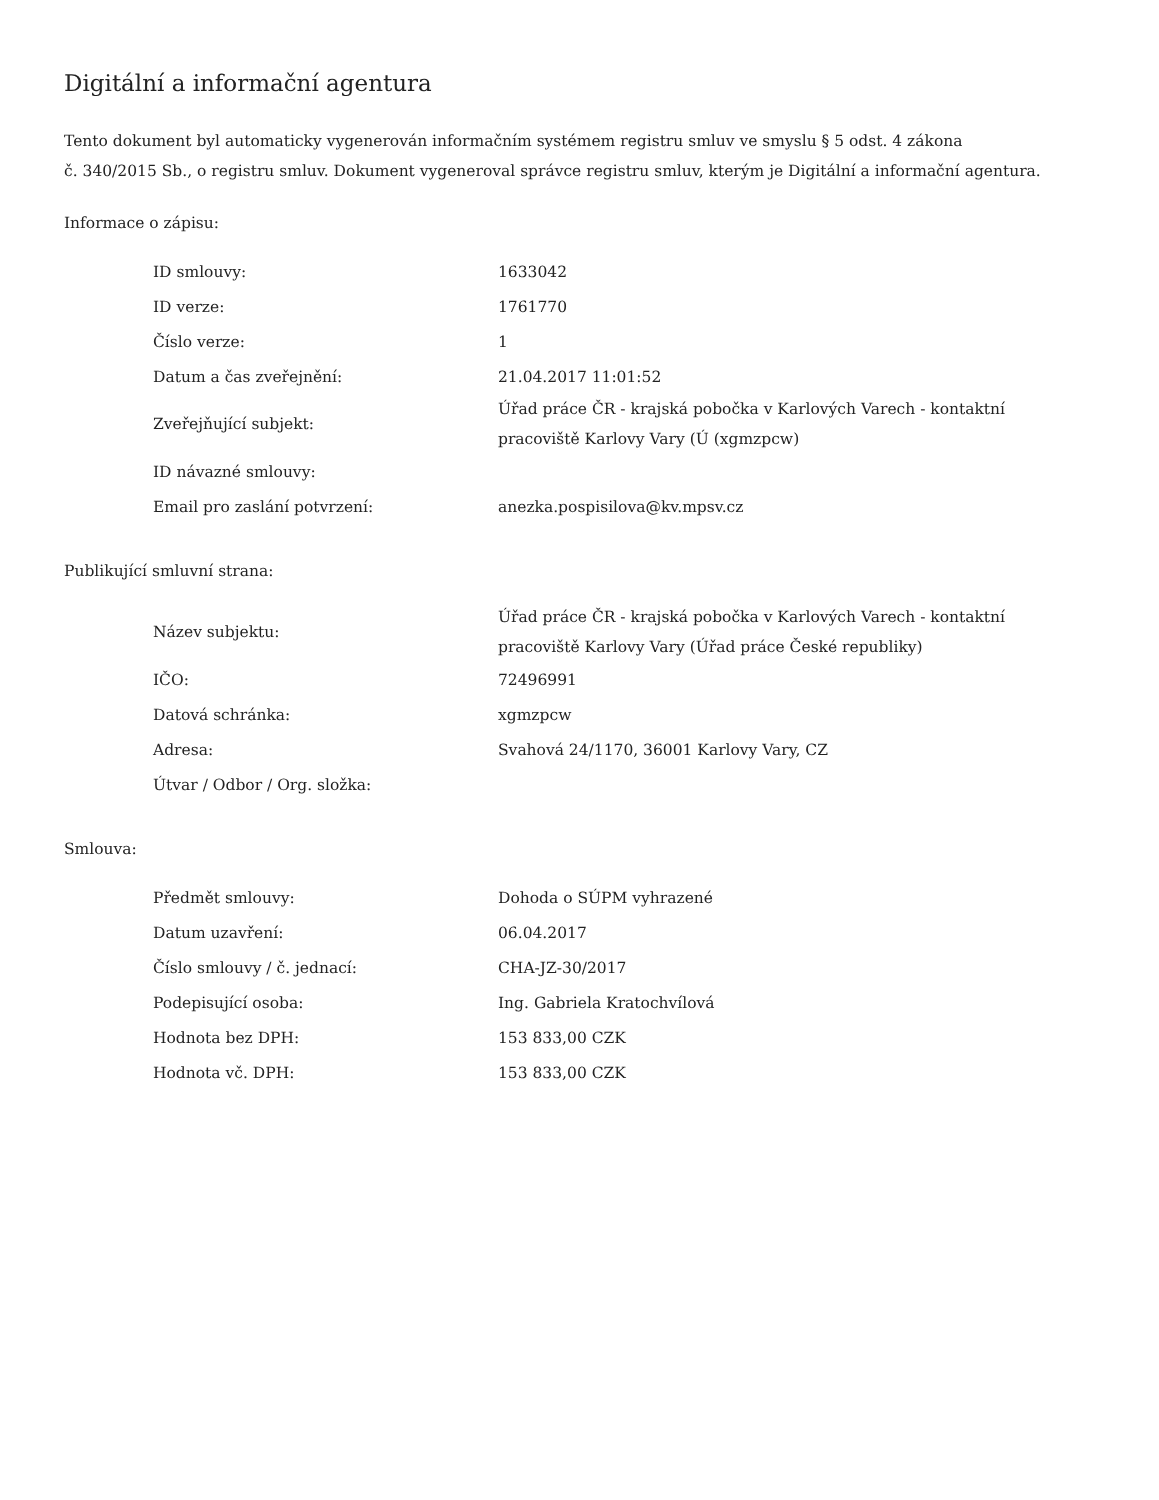Digitální a informační agentura
Tento dokument byl automaticky vygenerován informačním systémem registru smluv ve smyslu § 5 odst. 4 zákona
č. 340/2015 Sb., o registru smluv. Dokument vygeneroval správce registru smluv, kterým je Digitální a informační agentura.
Informace o zápisu:
| ID smlouvy: | 1633042 |
| ID verze: | 1761770 |
| Číslo verze: | 1 |
| Datum a čas zveřejnění: | 21.04.2017 11:01:52 |
| Zveřejňující subjekt: | Úřad práce ČR - krajská pobočka v Karlových Varech - kontaktní pracoviště Karlovy Vary (Ú (xgmzpcw) |
| ID návazné smlouvy: | |
| Email pro zaslání potvrzení: | anezka.pospisilova@kv.mpsv.cz |
Publikující smluvní strana:
| Název subjektu: | Úřad práce ČR - krajská pobočka v Karlových Varech - kontaktní pracoviště Karlovy Vary (Úřad práce České republiky) |
| IČO: | 72496991 |
| Datová schránka: | xgmzpcw |
| Adresa: | Svahová 24/1170, 36001 Karlovy Vary, CZ |
| Útvar / Odbor / Org. složka: | |
Smlouva:
| Předmět smlouvy: | Dohoda o SÚPM vyhrazené |
| Datum uzavření: | 06.04.2017 |
| Číslo smlouvy / č. jednací: | CHA-JZ-30/2017 |
| Podepisující osoba: | Ing. Gabriela Kratochvílová |
| Hodnota bez DPH: | 153 833,00 CZK |
| Hodnota vč. DPH: | 153 833,00 CZK |